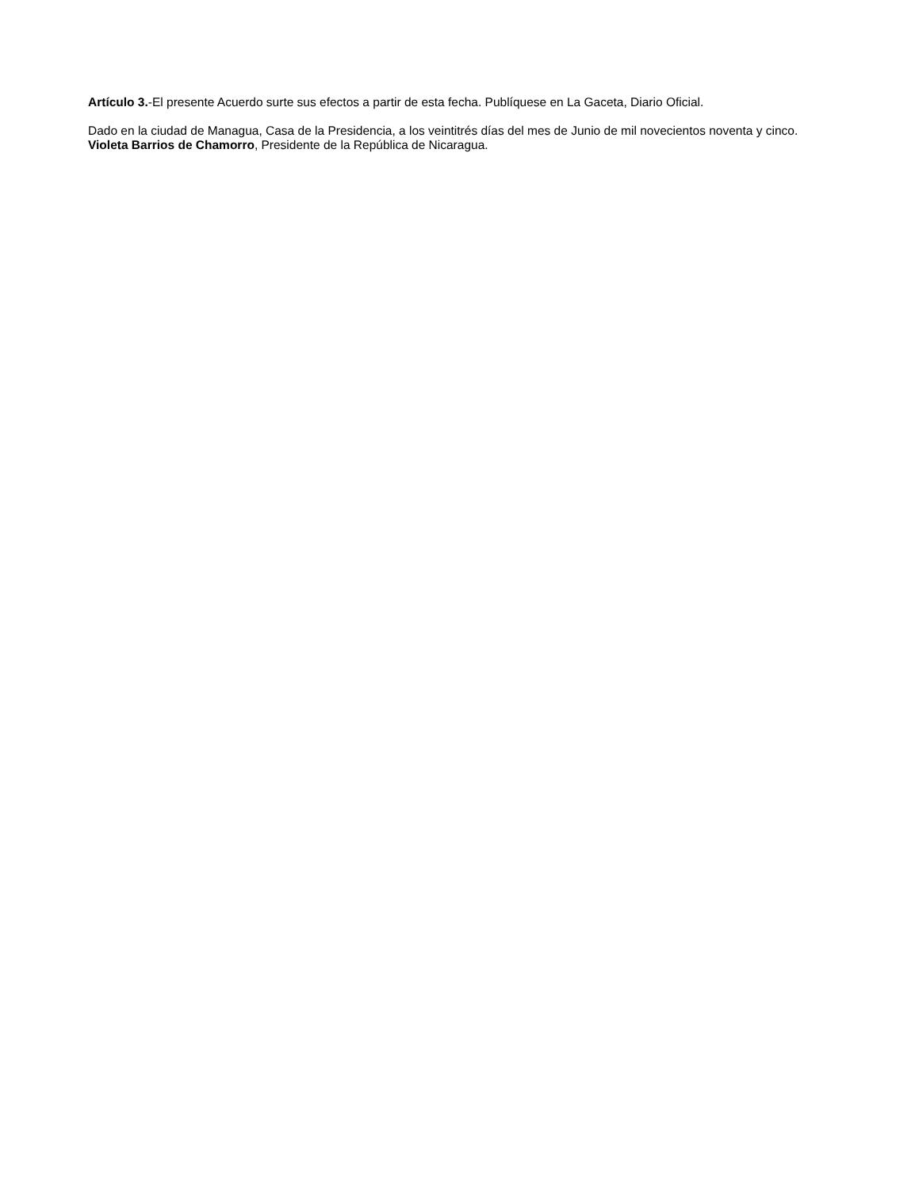Artículo 3.-El presente Acuerdo surte sus efectos a partir de esta fecha. Publíquese en La Gaceta, Diario Oficial.
Dado en la ciudad de Managua, Casa de la Presidencia, a los veintitrés días del mes de Junio de mil novecientos noventa y cinco. Violeta Barrios de Chamorro, Presidente de la República de Nicaragua.